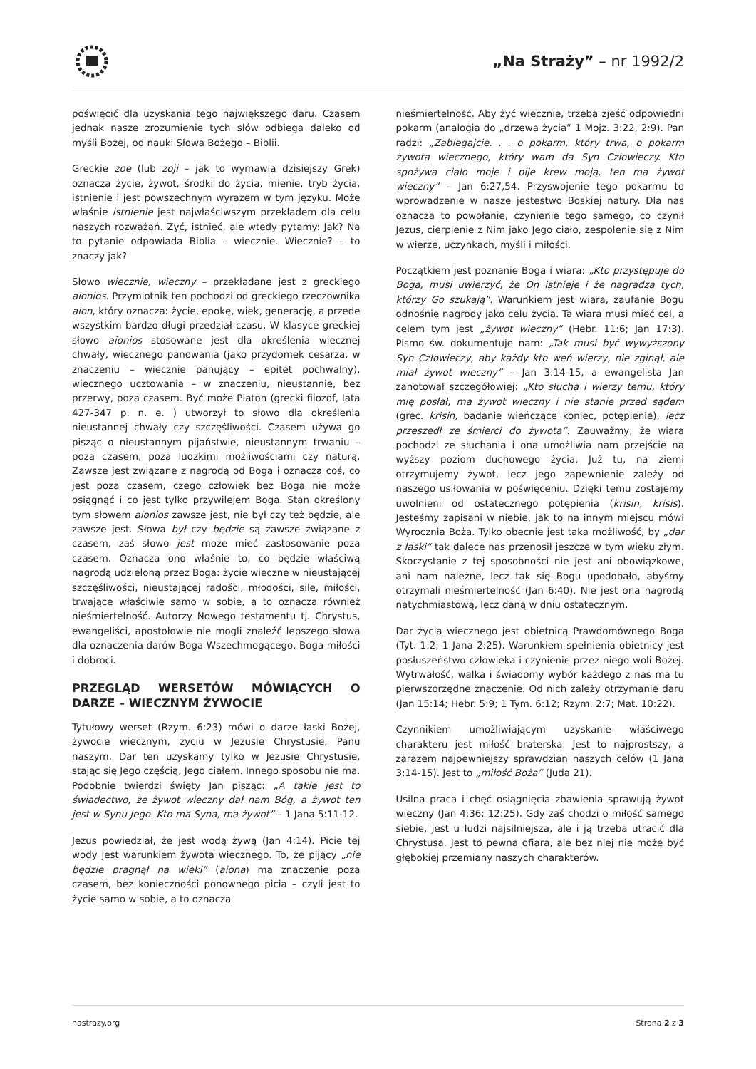„Na Straży” – nr 1992/2
poświęcić dla uzyskania tego największego daru. Czasem jednak nasze zrozumienie tych słów odbiega daleko od myśli Bożej, od nauki Słowa Bożego – Biblii.
Greckie zoe (lub zoji – jak to wymawia dzisiejszy Grek) oznacza życie, żywot, środki do życia, mienie, tryb życia, istnienie i jest powszechnym wyrazem w tym języku. Może właśnie istnienie jest najwłaściwszym przekładem dla celu naszych rozważań. Żyć, istnieć, ale wtedy pytamy: Jak? Na to pytanie odpowiada Biblia – wiecznie. Wiecznie? – to znaczy jak?
Słowo wiecznie, wieczny – przekładane jest z greckiego aionios. Przymiotnik ten pochodzi od greckiego rzeczownika aion, który oznacza: życie, epokę, wiek, generację, a przede wszystkim bardzo długi przedział czasu. W klasyce greckiej słowo aionios stosowane jest dla określenia wiecznej chwały, wiecznego panowania (jako przydomek cesarza, w znaczeniu – wiecznie panujący – epitet pochwalny), wiecznego ucztowania – w znaczeniu, nieustannie, bez przerwy, poza czasem. Być może Platon (grecki filozof, lata 427-347 p. n. e. ) utworzył to słowo dla określenia nieustannej chwały czy szczęśliwości. Czasem używa go pisząc o nieustannym pijaństwie, nieustannym trwaniu – poza czasem, poza ludzkimi możliwościami czy naturą. Zawsze jest związane z nagrodą od Boga i oznacza coś, co jest poza czasem, czego człowiek bez Boga nie może osiągnąć i co jest tylko przywilejem Boga. Stan określony tym słowem aionios zawsze jest, nie był czy też będzie, ale zawsze jest. Słowa był czy będzie są zawsze związane z czasem, zaś słowo jest może mieć zastosowanie poza czasem. Oznacza ono właśnie to, co będzie właściwą nagrodą udzieloną przez Boga: życie wieczne w nieustającej szczęśliwości, nieustającej radości, młodości, sile, miłości, trwające właściwie samo w sobie, a to oznacza również nieśmiertelność. Autorzy Nowego testamentu tj. Chrystus, ewangeliści, apostołowie nie mogli znaleźć lepszego słowa dla oznaczenia darów Boga Wszechmogącego, Boga miłości i dobroci.
PRZEGLĄD WERSETÓW MÓWIĄCYCH O DARZE – WIECZNYM ŻYWOCIE
Tytułowy werset (Rzym. 6:23) mówi o darze łaski Bożej, żywocie wiecznym, życiu w Jezusie Chrystusie, Panu naszym. Dar ten uzyskamy tylko w Jezusie Chrystusie, stając się Jego częścią, Jego ciałem. Innego sposobu nie ma. Podobnie twierdzi święty Jan pisząc: „A takie jest to świadectwo, że żywot wieczny dał nam Bóg, a żywot ten jest w Synu Jego. Kto ma Syna, ma żywot” – 1 Jana 5:11-12.
Jezus powiedział, że jest wodą żywą (Jan 4:14). Picie tej wody jest warunkiem żywota wiecznego. To, że pijący „nie będzie pragnął na wieki” (aiona) ma znaczenie poza czasem, bez konieczności ponownego picia – czyli jest to życie samo w sobie, a to oznacza
nieśmiertelność. Aby żyć wiecznie, trzeba zjeść odpowiedni pokarm (analogia do „drzewa życia” 1 Mojż. 3:22, 2:9). Pan radzi: „Zabiegajcie. . . o pokarm, który trwa, o pokarm żywota wiecznego, który wam da Syn Człowieczy. Kto spożywa ciało moje i pije krew moją, ten ma żywot wieczny” – Jan 6:27,54. Przyswojenie tego pokarmu to wprowadzenie w nasze jestestwo Boskiej natury. Dla nas oznacza to powołanie, czynienie tego samego, co czynił Jezus, cierpienie z Nim jako Jego ciało, zespolenie się z Nim w wierze, uczynkach, myśli i miłości.
Początkiem jest poznanie Boga i wiara: „Kto przystępuje do Boga, musi uwierzyć, że On istnieje i że nagradza tych, którzy Go szukają”. Warunkiem jest wiara, zaufanie Bogu odnośnie nagrody jako celu życia. Ta wiara musi mieć cel, a celem tym jest „żywot wieczny” (Hebr. 11:6; Jan 17:3). Pismo św. dokumentuje nam: „Tak musi być wywyższony Syn Człowieczy, aby każdy kto weń wierzy, nie zginął, ale miał żywot wieczny” – Jan 3:14-15, a ewangelista Jan zanotował szczegółowiej: „Kto słucha i wierzy temu, który mię posłał, ma żywot wieczny i nie stanie przed sądem (grec. krisin, badanie wieńczące koniec, potępienie), lecz przeszedł ze śmierci do żywota”. Zauważmy, że wiara pochodzi ze słuchania i ona umożliwia nam przejście na wyższy poziom duchowego życia. Już tu, na ziemi otrzymujemy żywot, lecz jego zapewnienie zależy od naszego usiłowania w poświęceniu. Dzięki temu zostajemy uwolnieni od ostatecznego potępienia (krisin, krisis). Jesteśmy zapisani w niebie, jak to na innym miejscu mówi Wyrocznia Boża. Tylko obecnie jest taka możliwość, by „dar z łaski” tak dalece nas przenosił jeszcze w tym wieku złym. Skorzystanie z tej sposobności nie jest ani obowiązkowe, ani nam należne, lecz tak się Bogu upodobało, abyśmy otrzymali nieśmiertelność (Jan 6:40). Nie jest ona nagrodą natychmiastową, lecz daną w dniu ostatecznym.
Dar życia wiecznego jest obietnicą Prawdomównego Boga (Tyt. 1:2; 1 Jana 2:25). Warunkiem spełnienia obietnicy jest posłuszeństwo człowieka i czynienie przez niego woli Bożej. Wytrwałość, walka i świadomy wybór każdego z nas ma tu pierwszorzędne znaczenie. Od nich zależy otrzymanie daru (Jan 15:14; Hebr. 5:9; 1 Tym. 6:12; Rzym. 2:7; Mat. 10:22).
Czynnikiem umożliwiającym uzyskanie właściwego charakteru jest miłość braterska. Jest to najprostszy, a zarazem najpewniejszy sprawdzian naszych celów (1 Jana 3:14-15). Jest to „miłość Boża” (Juda 21).
Usilna praca i chęć osiągnięcia zbawienia sprawują żywot wieczny (Jan 4:36; 12:25). Gdy zaś chodzi o miłość samego siebie, jest u ludzi najsilniejsza, ale i ją trzeba utracić dla Chrystusa. Jest to pewna ofiara, ale bez niej nie może być głębokiej przemiany naszych charakterów.
nastrazy.org Strona 2 z 3